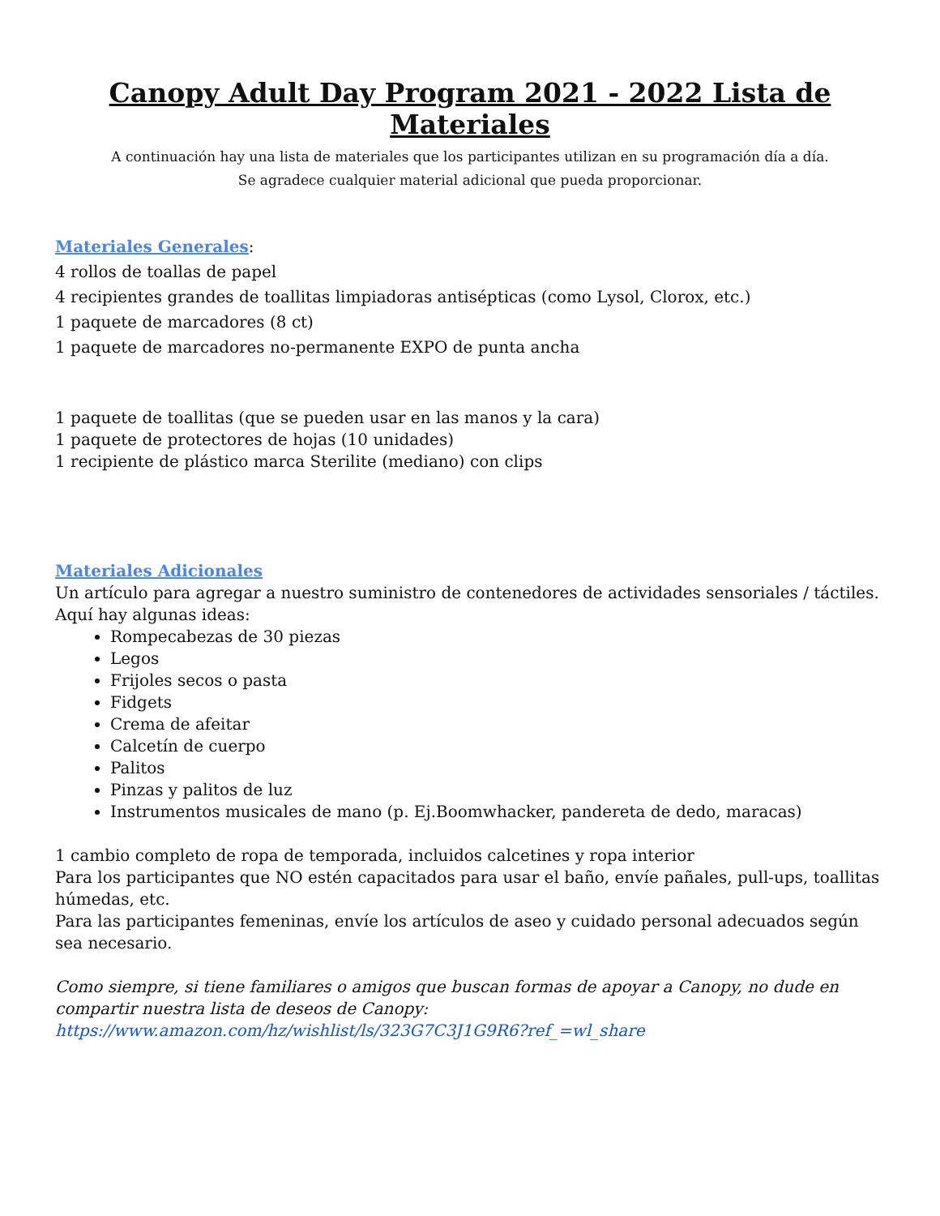Canopy Adult Day Program 2021 - 2022 Lista de Materiales
A continuación hay una lista de materiales que los participantes utilizan en su programación día a día.
Se agradece cualquier material adicional que pueda proporcionar.
Materiales Generales:
4 rollos de toallas de papel
4 recipientes grandes de toallitas limpiadoras antisépticas (como Lysol, Clorox, etc.)
1 paquete de marcadores (8 ct)
1 paquete de marcadores no-permanente EXPO de punta ancha
1 paquete de toallitas (que se pueden usar en las manos y la cara)
1 paquete de protectores de hojas (10 unidades)
1 recipiente de plástico marca Sterilite (mediano) con clips
Materiales Adicionales
Un artículo para agregar a nuestro suministro de contenedores de actividades sensoriales / táctiles. Aquí hay algunas ideas:
Rompecabezas de 30 piezas
Legos
Frijoles secos o pasta
Fidgets
Crema de afeitar
Calcetín de cuerpo
Palitos
Pinzas y palitos de luz
Instrumentos musicales de mano (p. Ej.Boomwhacker, pandereta de dedo, maracas)
1 cambio completo de ropa de temporada, incluidos calcetines y ropa interior
Para los participantes que NO estén capacitados para usar el baño, envíe pañales, pull-ups, toallitas húmedas, etc.
Para las participantes femeninas, envíe los artículos de aseo y cuidado personal adecuados según sea necesario.
Como siempre, si tiene familiares o amigos que buscan formas de apoyar a Canopy, no dude en compartir nuestra lista de deseos de Canopy:
https://www.amazon.com/hz/wishlist/ls/323G7C3J1G9R6?ref_=wl_share